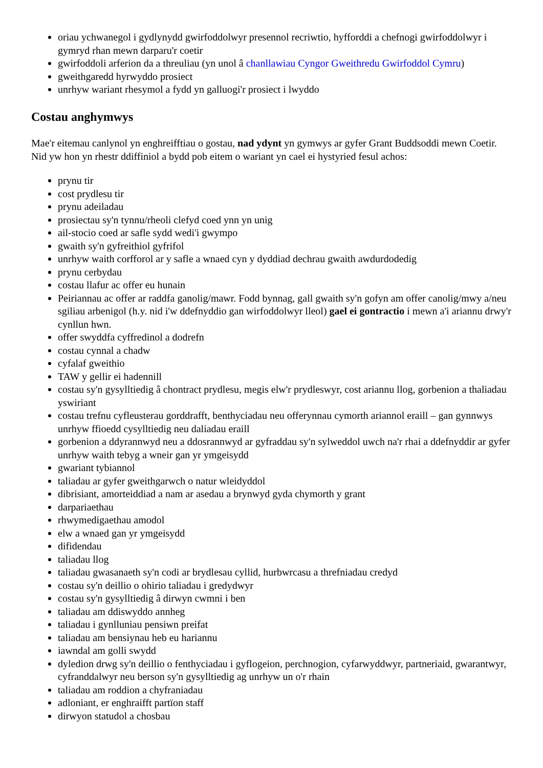oriau ychwanegol i gydlynydd gwirfoddolwyr presennol recriwtio, hyfforddi a chefnogi gwirfoddolwyr i gymryd rhan mewn darparu'r coetir
gwirfoddoli arferion da a threuliau (yn unol â chanllawiau Cyngor Gweithredu Gwirfoddol Cymru)
gweithgaredd hyrwyddo prosiect
unrhyw wariant rhesymol a fydd yn galluogi'r prosiect i lwyddo
Costau anghymwys
Mae'r eitemau canlynol yn enghreifftiau o gostau, nad ydynt yn gymwys ar gyfer Grant Buddsoddi mewn Coetir. Nid yw hon yn rhestr ddiffiniol a bydd pob eitem o wariant yn cael ei hystyried fesul achos:
prynu tir
cost prydlesu tir
prynu adeiladau
prosiectau sy'n tynnu/rheoli clefyd coed ynn yn unig
ail-stocio coed ar safle sydd wedi'i gwympo
gwaith sy'n gyfreithiol gyfrifol
unrhyw waith corfforol ar y safle a wnaed cyn y dyddiad dechrau gwaith awdurdodedig
prynu cerbydau
costau llafur ac offer eu hunain
Peiriannau ac offer ar raddfa ganolig/mawr. Fodd bynnag, gall gwaith sy'n gofyn am offer canolig/mwy a/neu sgiliau arbenigol (h.y. nid i'w ddefnyddio gan wirfoddolwyr lleol) gael ei gontractio i mewn a'i ariannu drwy'r cynllun hwn.
offer swyddfa cyffredinol a dodrefn
costau cynnal a chadw
cyfalaf gweithio
TAW y gellir ei hadennill
costau sy'n gysylltiedig â chontract prydlesu, megis elw'r prydleswyr, cost ariannu llog, gorbenion a thaliadau yswiriant
costau trefnu cyfleusterau gorddrafft, benthyciadau neu offerynnau cymorth ariannol eraill – gan gynnwys unrhyw ffioedd cysylltiedig neu daliadau eraill
gorbenion a ddyrannwyd neu a ddosrannwyd ar gyfraddau sy'n sylweddol uwch na'r rhai a ddefnyddir ar gyfer unrhyw waith tebyg a wneir gan yr ymgeisydd
gwariant tybiannol
taliadau ar gyfer gweithgarwch o natur wleidyddol
dibrisiant, amorteiddiad a nam ar asedau a brynwyd gyda chymorth y grant
darpariaethau
rhwymedigaethau amodol
elw a wnaed gan yr ymgeisydd
difidendau
taliadau llog
taliadau gwasanaeth sy'n codi ar brydlesau cyllid, hurbwrcasu a threfniadau credyd
costau sy'n deillio o ohirio taliadau i gredydwyr
costau sy'n gysylltiedig â dirwyn cwmni i ben
taliadau am ddiswyddo annheg
taliadau i gynlluniau pensiwn preifat
taliadau am bensiynau heb eu hariannu
iawndal am golli swydd
dyledion drwg sy'n deillio o fenthyciadau i gyflogeion, perchnogion, cyfarwyddwyr, partneriaid, gwarantwyr, cyfranddalwyr neu berson sy'n gysylltiedig ag unrhyw un o'r rhain
taliadau am roddion a chyfraniadau
adloniant, er enghraifft partïon staff
dirwyon statudol a chosbau